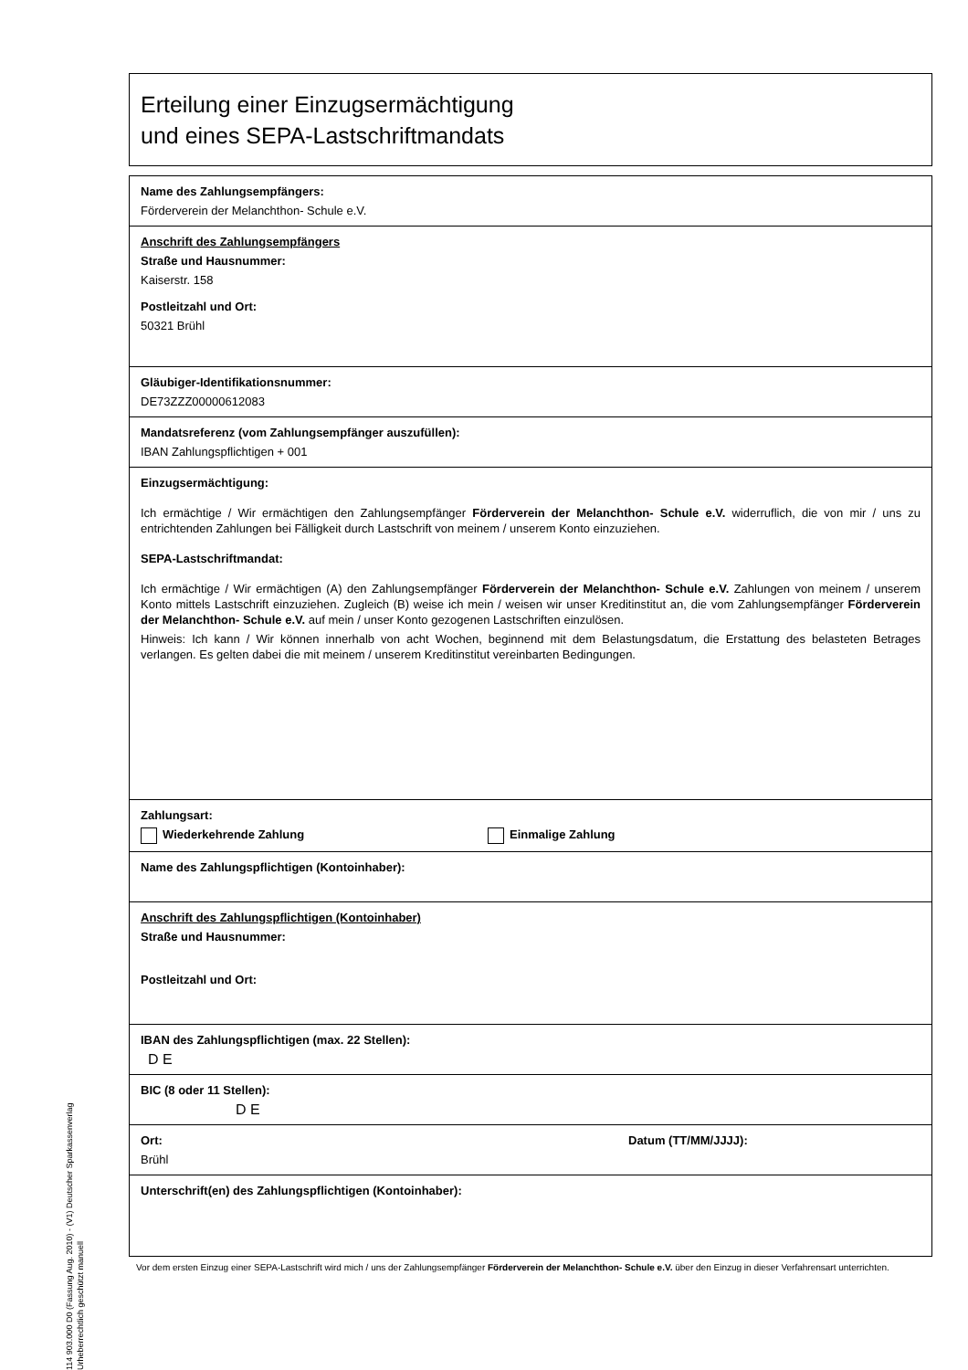Erteilung einer Einzugsermächtigung
und eines SEPA-Lastschriftmandats
Name des Zahlungsempfängers:
Förderverein der Melanchthon- Schule e.V.
Anschrift des Zahlungsempfängers
Straße und Hausnummer:
Kaiserstr. 158
Postleitzahl und Ort:
50321 Brühl
Gläubiger-Identifikationsnummer:
DE73ZZZ00000612083
Mandatsreferenz (vom Zahlungsempfänger auszufüllen):
IBAN Zahlungspflichtigen + 001
Einzugsermächtigung:
Ich ermächtige / Wir ermächtigen den Zahlungsempfänger Förderverein der Melanchthon- Schule e.V. widerruflich, die von mir / uns zu entrichtenden Zahlungen bei Fälligkeit durch Lastschrift von meinem / unserem Konto einzuziehen.
SEPA-Lastschriftmandat:
Ich ermächtige / Wir ermächtigen (A) den Zahlungsempfänger Förderverein der Melanchthon- Schule e.V. Zahlungen von meinem / unserem Konto mittels Lastschrift einzuziehen. Zugleich (B) weise ich mein / weisen wir unser Kreditinstitut an, die vom Zahlungsempfänger Förderverein der Melanchthon- Schule e.V. auf mein / unser Konto gezogenen Lastschriften einzulösen.
Hinweis: Ich kann / Wir können innerhalb von acht Wochen, beginnend mit dem Belastungsdatum, die Erstattung des belasteten Betrages verlangen. Es gelten dabei die mit meinem / unserem Kreditinstitut vereinbarten Bedingungen.
Zahlungsart:
Wiederkehrende Zahlung Einmalige Zahlung
Name des Zahlungspflichtigen (Kontoinhaber):
Anschrift des Zahlungspflichtigen (Kontoinhaber)
Straße und Hausnummer:
Postleitzahl und Ort:
IBAN des Zahlungspflichtigen (max. 22 Stellen):
D E
BIC (8 oder 11 Stellen):
D E
Ort:
Brühl
Datum (TT/MM/JJJJ):
Unterschrift(en) des Zahlungspflichtigen (Kontoinhaber):
Vor dem ersten Einzug einer SEPA-Lastschrift wird mich / uns der Zahlungsempfänger Förderverein der Melanchthon- Schule e.V. über den Einzug in dieser Verfahrensart unterrichten.
114 903.000 D0 (Fassung Aug. 2010) - (V1) Deutscher Sparkassenverlag Urheberrechtlich geschützt manuell